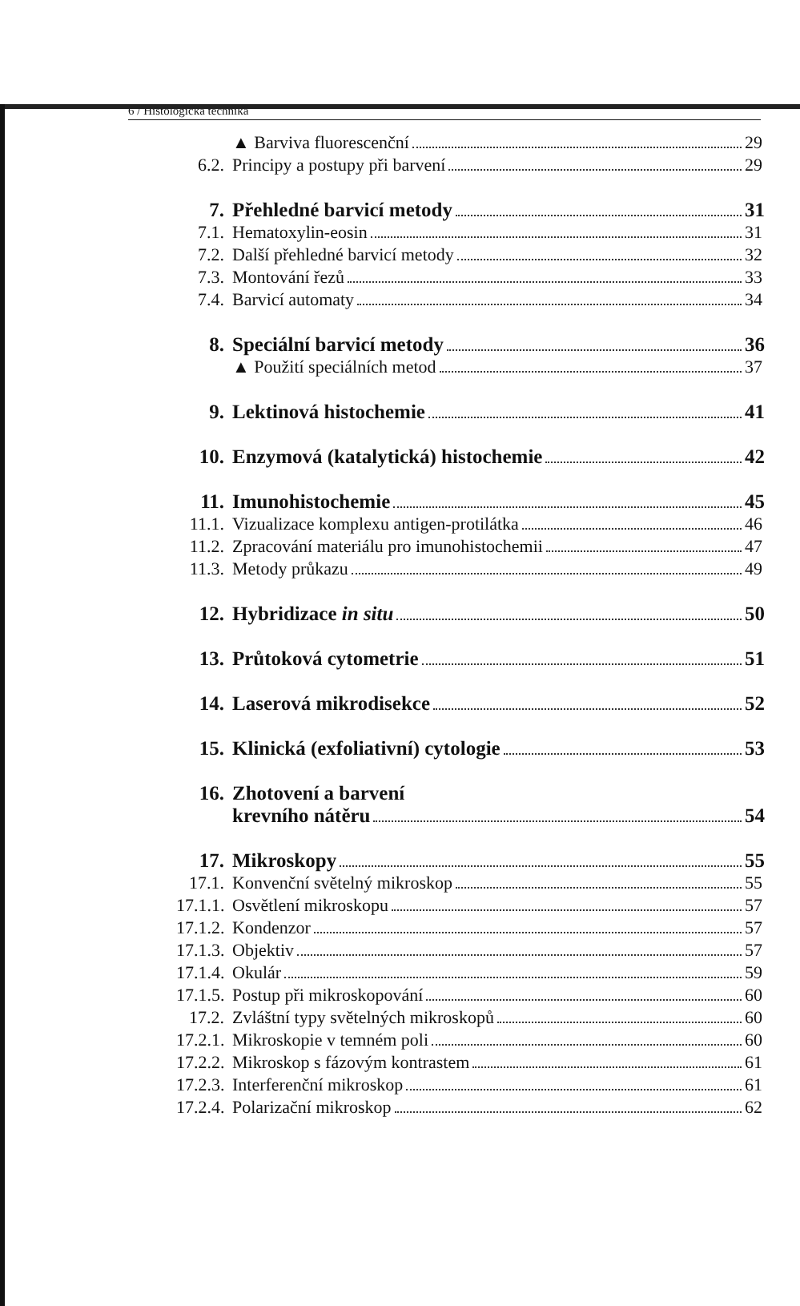6 / Histologická technika
▲ Barviva fluorescenční 29
6.2. Principy a postupy při barvení 29
7. Přehledné barvicí metody 31
7.1. Hematoxylin-eosin 31
7.2. Další přehledné barvicí metody 32
7.3. Montování řezů 33
7.4. Barvicí automaty 34
8. Speciální barvicí metody 36
▲ Použití speciálních metod 37
9. Lektinová histochemie 41
10. Enzymová (katalytická) histochemie 42
11. Imunohistochemie 45
11.1. Vizualizace komplexu antigen-protilátka 46
11.2. Zpracování materiálu pro imunohistochemii 47
11.3. Metody průkazu 49
12. Hybridizace in situ 50
13. Průtoková cytometrie 51
14. Laserová mikrodisekce 52
15. Klinická (exfoliativní) cytologie 53
16. Zhotovení a barvení
krevního nátěru 54
17. Mikroskopy 55
17.1. Konvenční světelný mikroskop 55
17.1.1. Osvětlení mikroskopu 57
17.1.2. Kondenzor 57
17.1.3. Objektiv 57
17.1.4. Okulár 59
17.1.5. Postup při mikroskopování 60
17.2. Zvláštní typy světelných mikroskopů 60
17.2.1. Mikroskopie v temném poli 60
17.2.2. Mikroskop s fázovým kontrastem 61
17.2.3. Interferenční mikroskop 61
17.2.4. Polarizační mikroskop 62